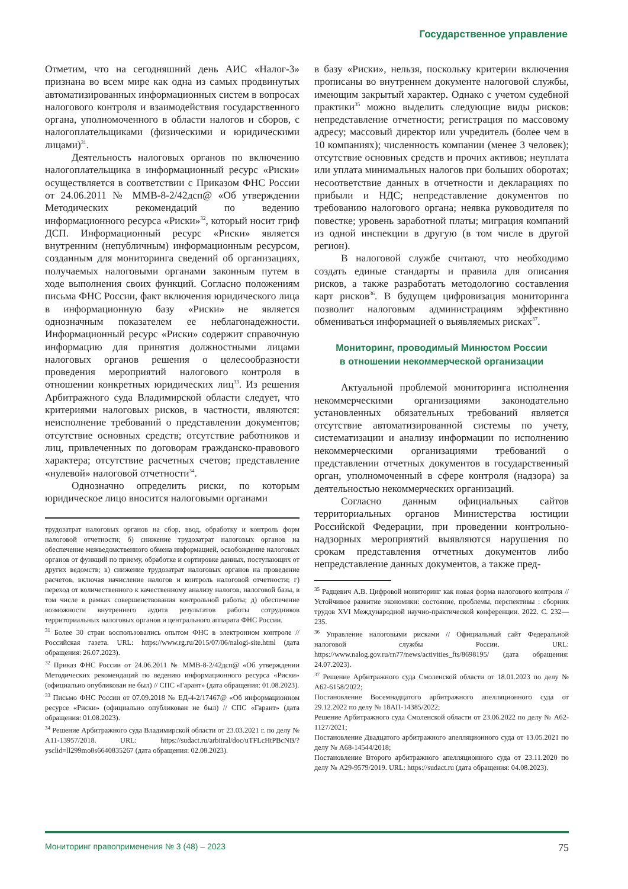Государственное управление
Отметим, что на сегодняшний день АИС «Налог-3» признана во всем мире как одна из самых продвинутых автоматизированных информационных систем в вопросах налогового контроля и взаимодействия государственного органа, уполномоченного в области налогов и сборов, с налогоплательщиками (физическими и юридическими лицами)<sup>31</sup>.
Деятельность налоговых органов по включению налогоплательщика в информационный ресурс «Риски» осуществляется в соответствии с Приказом ФНС России от 24.06.2011 № ММВ-8-2/42дсп@ «Об утверждении Методических рекомендаций по ведению информационного ресурса «Риски»<sup>32</sup>, который носит гриф ДСП. Информационный ресурс «Риски» является внутренним (непубличным) информационным ресурсом, созданным для мониторинга сведений об организациях, получаемых налоговыми органами законным путем в ходе выполнения своих функций. Согласно положениям письма ФНС России, факт включения юридического лица в информационную базу «Риски» не является однозначным показателем ее неблагонадежности. Информационный ресурс «Риски» содержит справочную информацию для принятия должностными лицами налоговых органов решения о целесообразности проведения мероприятий налогового контроля в отношении конкретных юридических лиц<sup>33</sup>. Из решения Арбитражного суда Владимирской области следует, что критериями налоговых рисков, в частности, являются: неисполнение требований о представлении документов; отсутствие основных средств; отсутствие работников и лиц, привлеченных по договорам гражданско-правового характера; отсутствие расчетных счетов; представление «нулевой» налоговой отчетности<sup>34</sup>.
Однозначно определить риски, по которым юридическое лицо вносится налоговыми органами
трудозатрат налоговых органов на сбор, ввод, обработку и контроль форм налоговой отчетности; б) снижение трудозатрат налоговых органов на обеспечение межведомственного обмена информацией, освобождение налоговых органов от функций по приему, обработке и сортировке данных, поступающих от других ведомств; в) снижение трудозатрат налоговых органов на проведение расчетов, включая начисление налогов и контроль налоговой отчетности; г) переход от количественного к качественному анализу налогов, налоговой базы, в том числе в рамках совершенствования контрольной работы; д) обеспечение возможности внутреннего аудита результатов работы сотрудников территориальных налоговых органов и центрального аппарата ФНС России.
<sup>31</sup> Более 30 стран воспользовались опытом ФНС в электронном контроле // Российская газета. URL: https://www.rg.ru/2015/07/06/nalogi-site.html (дата обращения: 26.07.2023).
<sup>32</sup> Приказ ФНС России от 24.06.2011 № ММВ-8-2/42дсп@ «Об утверждении Методических рекомендаций по ведению информационного ресурса «Риски» (официально опубликован не был) // СПС «Гарант» (дата обращения: 01.08.2023).
<sup>33</sup> Письмо ФНС России от 07.09.2018 № ЕД-4-2/17467@ «Об информационном ресурсе «Риски» (официально опубликован не был) // СПС «Гарант» (дата обращения: 01.08.2023).
<sup>34</sup> Решение Арбитражного суда Владимирской области от 23.03.2021 г. по делу № А11-13957/2018. URL: https://sudact.ru/arbitral/doc/uTFLcHtPBcNB/?ysclid=ll299mo8s6640835267 (дата обращения: 02.08.2023).
в базу «Риски», нельзя, поскольку критерии включения прописаны во внутреннем документе налоговой службы, имеющим закрытый характер. Однако с учетом судебной практики<sup>35</sup> можно выделить следующие виды рисков: непредставление отчетности; регистрация по массовому адресу; массовый директор или учредитель (более чем в 10 компаниях); численность компании (менее 3 человек); отсутствие основных средств и прочих активов; неуплата или уплата минимальных налогов при больших оборотах; несоответствие данных в отчетности и декларациях по прибыли и НДС; непредставление документов по требованию налогового органа; неявка руководителя по повестке; уровень заработной платы; миграция компаний из одной инспекции в другую (в том числе в другой регион).
В налоговой службе считают, что необходимо создать единые стандарты и правила для описания рисков, а также разработать методологию составления карт рисков<sup>36</sup>. В будущем цифровизация мониторинга позволит налоговым администрациям эффективно обмениваться информацией о выявляемых рисках<sup>37</sup>.
Мониторинг, проводимый Минюстом России
в отношении некоммерческой организации
Актуальной проблемой мониторинга исполнения некоммерческими организациями законодательно установленных обязательных требований является отсутствие автоматизированной системы по учету, систематизации и анализу информации по исполнению некоммерческими организациями требований о представлении отчетных документов в государственный орган, уполномоченный в сфере контроля (надзора) за деятельностью некоммерческих организаций.
Согласно данным официальных сайтов территориальных органов Министерства юстиции Российской Федерации, при проведении контрольно-надзорных мероприятий выявляются нарушения по срокам представления отчетных документов либо непредставление данных документов, а также пред-
<sup>35</sup> Радцевич А.В. Цифровой мониторинг как новая форма налогового контроля // Устойчивое развитие экономики: состояние, проблемы, перспективы : сборник трудов XVI Международной научно-практической конференции. 2022. С. 232—235.
<sup>36</sup> Управление налоговыми рисками // Официальный сайт Федеральной налоговой службы России. URL: https://www.nalog.gov.ru/rn77/news/activities_fts/8698195/ (дата обращения: 24.07.2023).
<sup>37</sup> Решение Арбитражного суда Смоленской области от 18.01.2023 по делу № А62-6158/2022;
Постановление Восемнадцатого арбитражного апелляционного суда от 29.12.2022 по делу № 18АП-14385/2022;
Решение Арбитражного суда Смоленской области от 23.06.2022 по делу № А62-1127/2021;
Постановление Двадцатого арбитражного апелляционного суда от 13.05.2021 по делу № А68-14544/2018;
Постановление Второго арбитражного апелляционного суда от 23.11.2020 по делу № А29-9579/2019. URL: https://sudact.ru (дата обращения: 04.08.2023).
Мониторинг правоприменения № 3 (48) – 2023 75